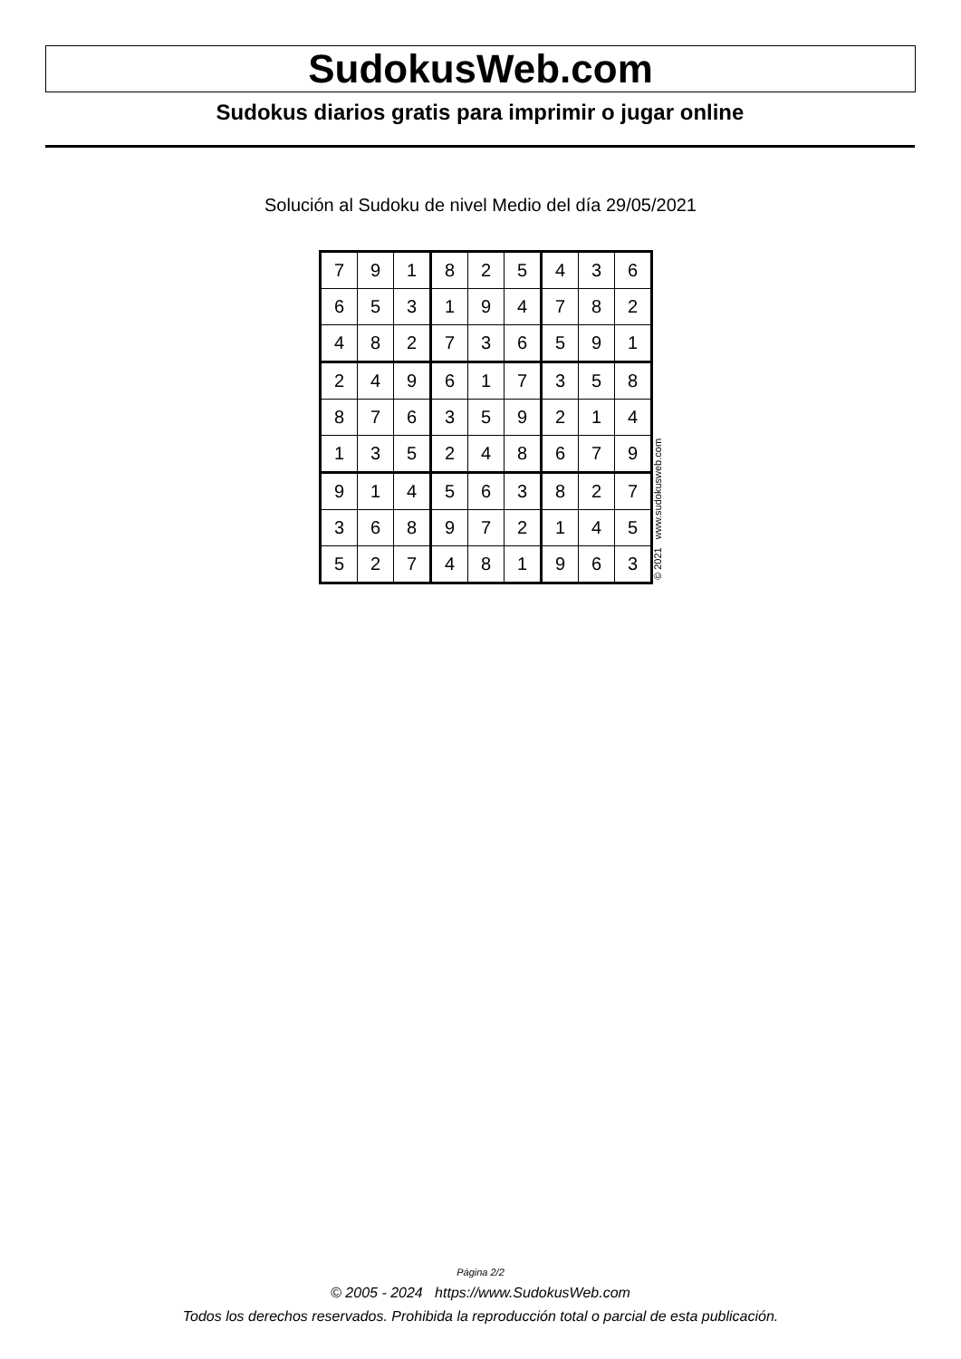SudokusWeb.com
Sudokus diarios gratis para imprimir o jugar online
Solución al Sudoku de nivel Medio del día 29/05/2021
| 7 | 9 | 1 | 8 | 2 | 5 | 4 | 3 | 6 |
| 6 | 5 | 3 | 1 | 9 | 4 | 7 | 8 | 2 |
| 4 | 8 | 2 | 7 | 3 | 6 | 5 | 9 | 1 |
| 2 | 4 | 9 | 6 | 1 | 7 | 3 | 5 | 8 |
| 8 | 7 | 6 | 3 | 5 | 9 | 2 | 1 | 4 |
| 1 | 3 | 5 | 2 | 4 | 8 | 6 | 7 | 9 |
| 9 | 1 | 4 | 5 | 6 | 3 | 8 | 2 | 7 |
| 3 | 6 | 8 | 9 | 7 | 2 | 1 | 4 | 5 |
| 5 | 2 | 7 | 4 | 8 | 1 | 9 | 6 | 3 |
© 2021 www.sudokusweb.com
Página 2/2
© 2005 - 2024 https://www.SudokusWeb.com
Todos los derechos reservados. Prohibida la reproducción total o parcial de esta publicación.